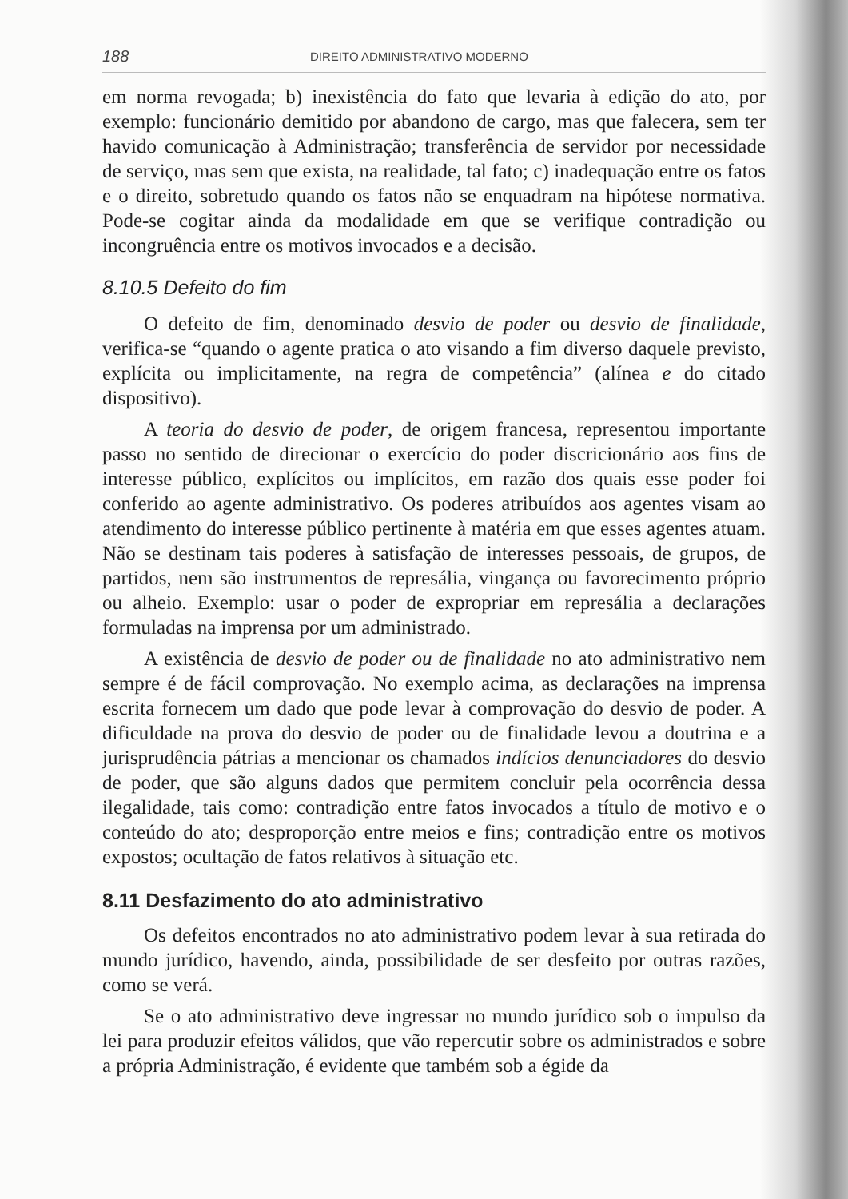188 DIREITO ADMINISTRATIVO MODERNO
em norma revogada; b) inexistência do fato que levaria à edição do ato, por exemplo: funcionário demitido por abandono de cargo, mas que falecera, sem ter havido comunicação à Administração; transferência de servidor por necessidade de serviço, mas sem que exista, na realidade, tal fato; c) inadequação entre os fatos e o direito, sobretudo quando os fatos não se enquadram na hipótese normativa. Pode-se cogitar ainda da modalidade em que se verifique contradição ou incongruência entre os motivos invocados e a decisão.
8.10.5 Defeito do fim
O defeito de fim, denominado desvio de poder ou desvio de finalidade, verifica-se “quando o agente pratica o ato visando a fim diverso daquele previsto, explícita ou implicitamente, na regra de competência” (alínea e do citado dispositivo).
A teoria do desvio de poder, de origem francesa, representou importante passo no sentido de direcionar o exercício do poder discricionário aos fins de interesse público, explícitos ou implícitos, em razão dos quais esse poder foi conferido ao agente administrativo. Os poderes atribuídos aos agentes visam ao atendimento do interesse público pertinente à matéria em que esses agentes atuam. Não se destinam tais poderes à satisfação de interesses pessoais, de grupos, de partidos, nem são instrumentos de represália, vingança ou favorecimento próprio ou alheio. Exemplo: usar o poder de expropriar em represália a declarações formuladas na imprensa por um administrado.
A existência de desvio de poder ou de finalidade no ato administrativo nem sempre é de fácil comprovação. No exemplo acima, as declarações na imprensa escrita fornecem um dado que pode levar à comprovação do desvio de poder. A dificuldade na prova do desvio de poder ou de finalidade levou a doutrina e a jurisprudência pátrias a mencionar os chamados indícios denunciadores do desvio de poder, que são alguns dados que permitem concluir pela ocorrência dessa ilegalidade, tais como: contradição entre fatos invocados a título de motivo e o conteúdo do ato; desproporção entre meios e fins; contradição entre os motivos expostos; ocultação de fatos relativos à situação etc.
8.11 Desfazimento do ato administrativo
Os defeitos encontrados no ato administrativo podem levar à sua retirada do mundo jurídico, havendo, ainda, possibilidade de ser desfeito por outras razões, como se verá.
Se o ato administrativo deve ingressar no mundo jurídico sob o impulso da lei para produzir efeitos válidos, que vão repercutir sobre os administrados e sobre a própria Administração, é evidente que também sob a égide da